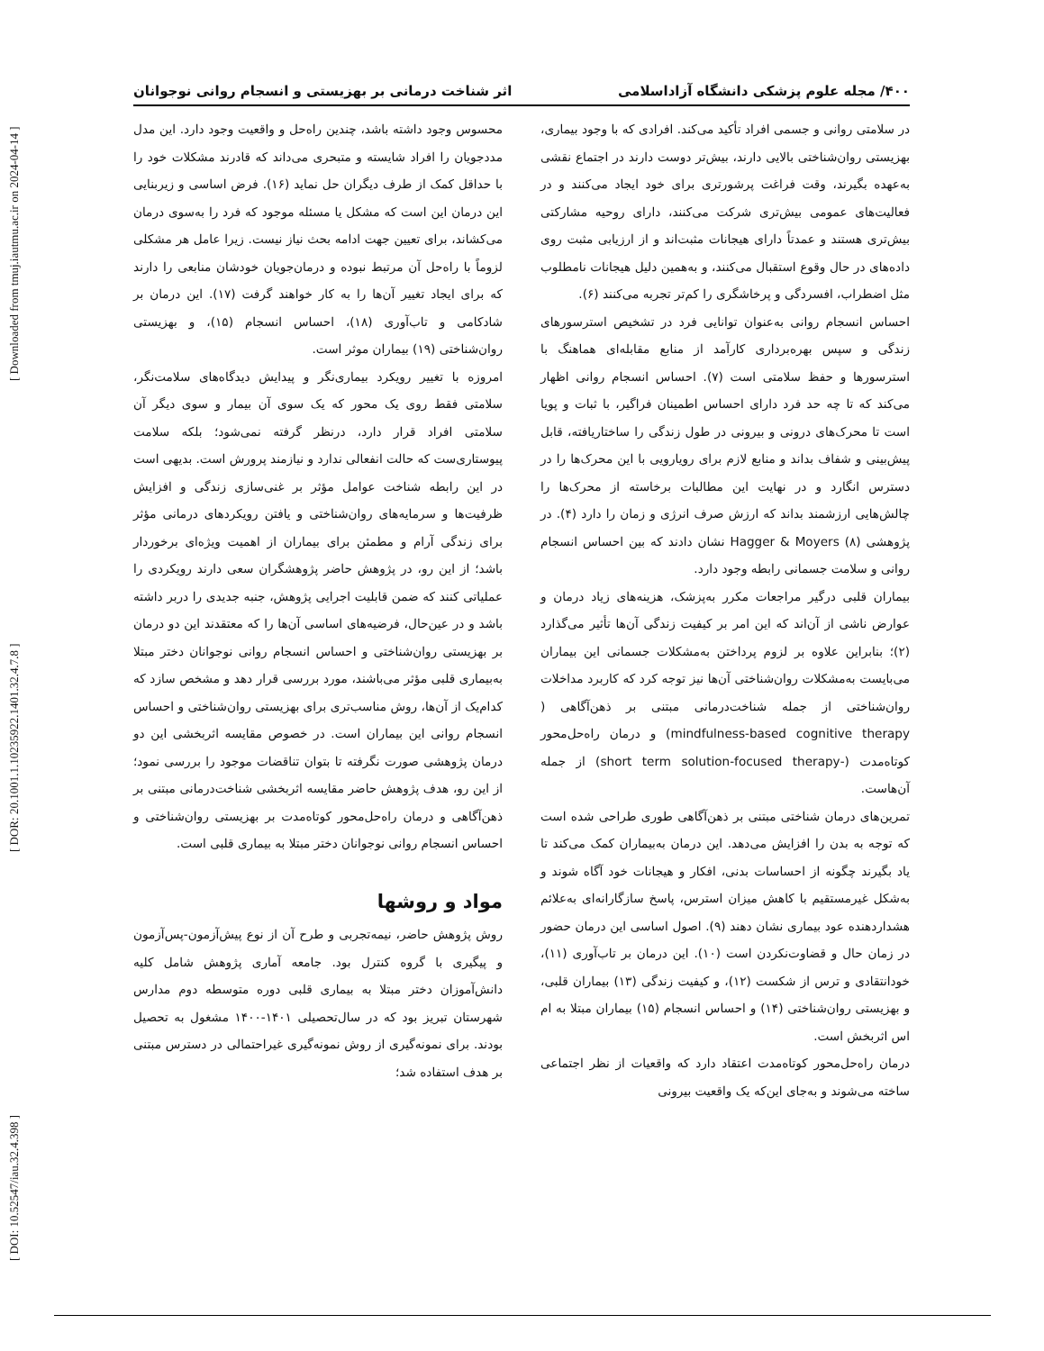[ DOI: 10.52547/iau.32.4.398 ] [ DOR: 20.1001.1.10235922.1401.32.4.7.8 ] [ Downloaded from tmuj.iautmu.ac.ir on 2024-04-14 ]
۴۰۰/ مجله علوم پزشکی دانشگاه آزاداسلامی اثر شناخت درمانی بر بهزیستی و انسجام روانی نوجوانان
در سلامتی روانی و جسمی افراد تأکید می‌کند. افرادی که با وجود بیماری، بهزیستی روان‌شناختی بالایی دارند، بیش‌تر دوست دارند در اجتماع نقشی به‌عهده بگیرند، وقت فراغت پرشورتری برای خود ایجاد می‌کنند و در فعالیت‌های عمومی بیش‌تری شرکت می‌کنند، دارای روحیه مشارکتی بیش‌تری هستند و عمدتاً دارای هیجانات مثبت‌اند و از ارزیابی مثبت روی داده‌های در حال وقوع استقبال می‌کنند، و به‌همین دلیل هیجانات نامطلوب مثل اضطراب، افسردگی و پرخاشگری را کم‌تر تجربه می‌کنند (۶).
احساس انسجام روانی به‌عنوان توانایی فرد در تشخیص استرسورهای زندگی و سپس بهره‌برداری کارآمد از منابع مقابله‌ای هماهنگ با استرسورها و حفظ سلامتی است (۷). احساس انسجام روانی اظهار می‌کند که تا چه حد فرد دارای احساس اطمینان فراگیر، با ثبات و پویا است تا محرک‌های درونی و بیرونی در طول زندگی را ساختاریافته، قابل پیش‌بینی و شفاف بداند و منابع لازم برای رویارویی با این محرک‌ها را در دسترس انگارد و در نهایت این مطالبات برخاسته از محرک‌ها را چالش‌هایی ارزشمند بداند که ارزش صرف انرژی و زمان را دارد (۴). در پژوهشی Hagger & Moyers (۸) نشان دادند که بین احساس انسجام روانی و سلامت جسمانی رابطه وجود دارد.
بیماران قلبی درگیر مراجعات مکرر به‌پزشک، هزینه‌های زیاد درمان و عوارض ناشی از آن‌اند که این امر بر کیفیت زندگی آن‌ها تأثیر می‌گذارد (۲)؛ بنابراین علاوه بر لزوم پرداختن به‌مشکلات جسمانی این بیماران می‌بایست به‌مشکلات روان‌شناختی آن‌ها نیز توجه کرد که کاربرد مداخلات روان‌شناختی از جمله شناخت‌درمانی مبتنی بر ذهن‌آگاهی ( mindfulness-based cognitive therapy) و درمان راه‌حل‌محور کوتاه‌مدت (-short term solution-focused therapy) از جمله آن‌هاست.
تمرین‌های درمان شناختی مبتنی بر ذهن‌آگاهی طوری طراحی شده است که توجه به بدن را افزایش می‌دهد. این درمان به‌بیماران کمک می‌کند تا یاد بگیرند چگونه از احساسات بدنی، افکار و هیجانات خود آگاه شوند و به‌شکل غیرمستقیم با کاهش میزان استرس، پاسخ سازگارانه‌ای به‌علائم هشداردهنده عود بیماری نشان دهند (۹). اصول اساسی این درمان حضور در زمان حال و قضاوت‌نکردن است (۱۰). این درمان بر تاب‌آوری (۱۱)، خودانتقادی و ترس از شکست (۱۲)، و کیفیت زندگی (۱۳) بیماران قلبی، و بهزیستی روان‌شناختی (۱۴) و احساس انسجام (۱۵) بیماران مبتلا به ام اس اثربخش است.
درمان راه‌حل‌محور کوتاه‌مدت اعتقاد دارد که واقعیات از نظر اجتماعی ساخته می‌شوند و به‌جای این‌که یک واقعیت بیرونی
محسوس وجود داشته باشد، چندین راه‌حل و واقعیت وجود دارد. این مدل مددجویان را افراد شایسته و متبحری می‌داند که قادرند مشکلات خود را با حداقل کمک از طرف دیگران حل نماید (۱۶). فرض اساسی و زیربنایی این درمان این است که مشکل یا مسئله موجود که فرد را به‌سوی درمان می‌کشاند، برای تعیین جهت ادامه بحث نیاز نیست. زیرا عامل هر مشکلی لزوماً با راه‌حل آن مرتبط نبوده و درمان‌جویان خودشان منابعی را دارند که برای ایجاد تغییر آن‌ها را به کار خواهند گرفت (۱۷). این درمان بر شادکامی و تاب‌آوری (۱۸)، احساس انسجام (۱۵)، و بهزیستی روان‌شناختی (۱۹) بیماران موثر است.
امروزه با تغییر رویکرد بیماری‌نگر و پیدایش دیدگاه‌های سلامت‌نگر، سلامتی فقط روی یک محور که یک سوی آن بیمار و سوی دیگر آن سلامتی افراد قرار دارد، درنظر گرفته نمی‌شود؛ بلکه سلامت پیوستاری‌ست که حالت انفعالی ندارد و نیازمند پرورش است. بدیهی است در این رابطه شناخت عوامل مؤثر بر غنی‌سازی زندگی و افزایش ظرفیت‌ها و سرمایه‌های روان‌شناختی و یافتن رویکردهای درمانی مؤثر برای زندگی آرام و مطمئن برای بیماران از اهمیت ویژه‌ای برخوردار باشد؛ از این رو، در پژوهش حاضر پژوهشگران سعی دارند رویکردی را عملیاتی کنند که ضمن قابلیت اجرایی پژوهش، جنبه جدیدی را دربر داشته باشد و در عین‌حال، فرضیه‌های اساسی آن‌ها را که معتقدند این دو درمان بر بهزیستی روان‌شناختی و احساس انسجام روانی نوجوانان دختر مبتلا به‌بیماری قلبی مؤثر می‌باشند، مورد بررسی قرار دهد و مشخص سازد که کدام‌یک از آن‌ها، روش مناسب‌تری برای بهزیستی روان‌شناختی و احساس انسجام روانی این بیماران است. در خصوص مقایسه اثربخشی این دو درمان پژوهشی صورت نگرفته تا بتوان تناقضات موجود را بررسی نمود؛ از این رو، هدف پژوهش حاضر مقایسه اثربخشی شناخت‌درمانی مبتنی بر ذهن‌آگاهی و درمان راه‌حل‌محور کوتاه‌مدت بر بهزیستی روان‌شناختی و احساس انسجام روانی نوجوانان دختر مبتلا به بیماری قلبی است.
مواد و روشها
روش پژوهش حاضر، نیمه‌تجربی و طرح آن از نوع پیش‌آزمون-پس‌آزمون و پیگیری با گروه کنترل بود. جامعه آماری پژوهش شامل کلیه دانش‌آموزان دختر مبتلا به بیماری قلبی دوره متوسطه دوم مدارس شهرستان تبریز بود که در سال‌تحصیلی ۱۴۰۱-۱۴۰۰ مشغول به تحصیل بودند. برای نمونه‌گیری از روش نمونه‌گیری غیراحتمالی در دسترس مبتنی بر هدف استفاده شد؛